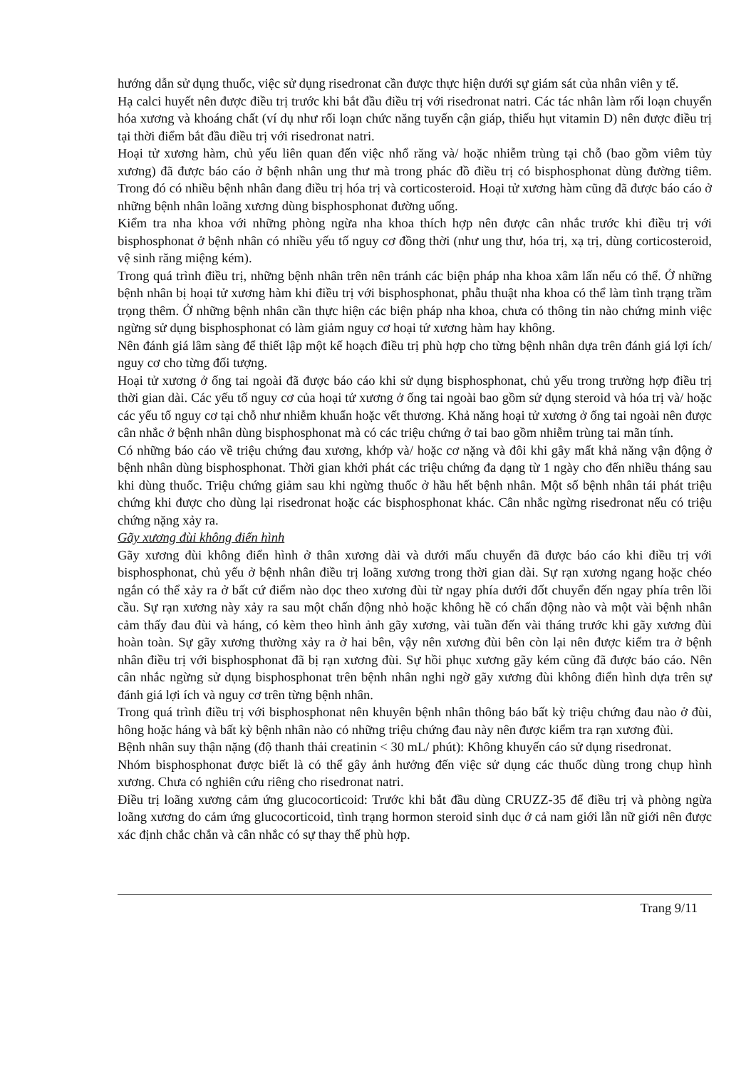hướng dẫn sử dụng thuốc, việc sử dụng risedronat cần được thực hiện dưới sự giám sát của nhân viên y tế.
Hạ calci huyết nên được điều trị trước khi bắt đầu điều trị với risedronat natri. Các tác nhân làm rối loạn chuyển hóa xương và khoáng chất (ví dụ như rối loạn chức năng tuyến cận giáp, thiếu hụt vitamin D) nên được điều trị tại thời điểm bắt đầu điều trị với risedronat natri.
Hoại tử xương hàm, chủ yếu liên quan đến việc nhổ răng và/ hoặc nhiễm trùng tại chỗ (bao gồm viêm tủy xương) đã được báo cáo ở bệnh nhân ung thư mà trong phác đồ điều trị có bisphosphonat dùng đường tiêm. Trong đó có nhiều bệnh nhân đang điều trị hóa trị và corticosteroid. Hoại tử xương hàm cũng đã được báo cáo ở những bệnh nhân loãng xương dùng bisphosphonat đường uống.
Kiểm tra nha khoa với những phòng ngừa nha khoa thích hợp nên được cân nhắc trước khi điều trị với bisphosphonat ở bệnh nhân có nhiều yếu tố nguy cơ đồng thời (như ung thư, hóa trị, xạ trị, dùng corticosteroid, vệ sinh răng miệng kém).
Trong quá trình điều trị, những bệnh nhân trên nên tránh các biện pháp nha khoa xâm lấn nếu có thể. Ở những bệnh nhân bị hoại tử xương hàm khi điều trị với bisphosphonat, phẫu thuật nha khoa có thể làm tình trạng trầm trọng thêm. Ở những bệnh nhân cần thực hiện các biện pháp nha khoa, chưa có thông tin nào chứng minh việc ngừng sử dụng bisphosphonat có làm giảm nguy cơ hoại tử xương hàm hay không.
Nên đánh giá lâm sàng để thiết lập một kế hoạch điều trị phù hợp cho từng bệnh nhân dựa trên đánh giá lợi ích/ nguy cơ cho từng đối tượng.
Hoại tử xương ở ống tai ngoài đã được báo cáo khi sử dụng bisphosphonat, chủ yếu trong trường hợp điều trị thời gian dài. Các yếu tố nguy cơ của hoại tử xương ở ống tai ngoài bao gồm sử dụng steroid và hóa trị và/ hoặc các yếu tố nguy cơ tại chỗ như nhiễm khuẩn hoặc vết thương. Khả năng hoại tử xương ở ống tai ngoài nên được cân nhắc ở bệnh nhân dùng bisphosphonat mà có các triệu chứng ở tai bao gồm nhiễm trùng tai mãn tính.
Có những báo cáo về triệu chứng đau xương, khớp và/ hoặc cơ nặng và đôi khi gây mất khả năng vận động ở bệnh nhân dùng bisphosphonat. Thời gian khởi phát các triệu chứng đa dạng từ 1 ngày cho đến nhiều tháng sau khi dùng thuốc. Triệu chứng giảm sau khi ngừng thuốc ở hầu hết bệnh nhân. Một số bệnh nhân tái phát triệu chứng khi được cho dùng lại risedronat hoặc các bisphosphonat khác. Cân nhắc ngừng risedronat nếu có triệu chứng nặng xảy ra.
Gãy xương đùi không điển hình
Gãy xương đùi không điển hình ở thân xương dài và dưới mấu chuyển đã được báo cáo khi điều trị với bisphosphonat, chủ yếu ở bệnh nhân điều trị loãng xương trong thời gian dài. Sự rạn xương ngang hoặc chéo ngắn có thể xảy ra ở bất cứ điểm nào dọc theo xương đùi từ ngay phía dưới đốt chuyển đến ngay phía trên lồi cầu. Sự rạn xương này xảy ra sau một chấn động nhỏ hoặc không hề có chấn động nào và một vài bệnh nhân cảm thấy đau đùi và háng, có kèm theo hình ảnh gãy xương, vài tuần đến vài tháng trước khi gãy xương đùi hoàn toàn. Sự gãy xương thường xảy ra ở hai bên, vậy nên xương đùi bên còn lại nên được kiểm tra ở bệnh nhân điều trị với bisphosphonat đã bị rạn xương đùi. Sự hồi phục xương gãy kém cũng đã được báo cáo. Nên cân nhắc ngừng sử dụng bisphosphonat trên bệnh nhân nghi ngờ gãy xương đùi không điển hình dựa trên sự đánh giá lợi ích và nguy cơ trên từng bệnh nhân.
Trong quá trình điều trị với bisphosphonat nên khuyên bệnh nhân thông báo bất kỳ triệu chứng đau nào ở đùi, hông hoặc háng và bất kỳ bệnh nhân nào có những triệu chứng đau này nên được kiểm tra rạn xương đùi.
Bệnh nhân suy thận nặng (độ thanh thải creatinin < 30 mL/ phút): Không khuyến cáo sử dụng risedronat.
Nhóm bisphosphonat được biết là có thể gây ảnh hưởng đến việc sử dụng các thuốc dùng trong chụp hình xương. Chưa có nghiên cứu riêng cho risedronat natri.
Điều trị loãng xương cảm ứng glucocorticoid: Trước khi bắt đầu dùng CRUZZ-35 để điều trị và phòng ngừa loãng xương do cảm ứng glucocorticoid, tình trạng hormon steroid sinh dục ở cả nam giới lẫn nữ giới nên được xác định chắc chắn và cân nhắc có sự thay thế phù hợp.
Trang 9/11